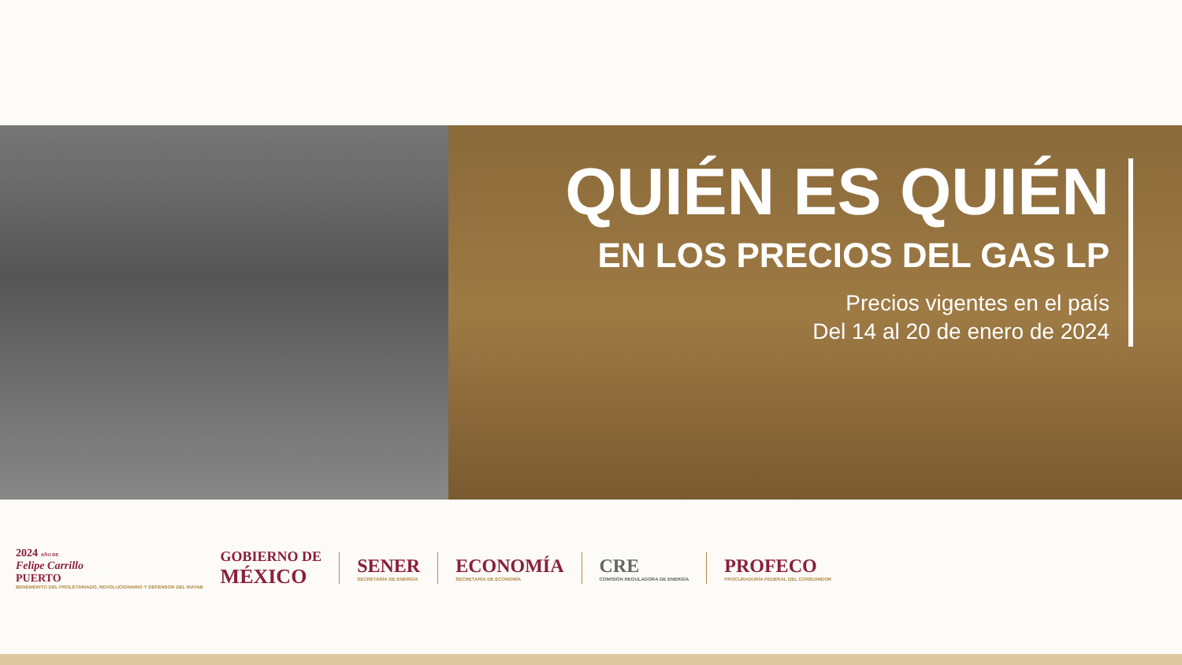QUIÉN ES QUIÉN
EN LOS PRECIOS DEL GAS LP
Precios vigentes en el país
Del 14 al 20 de enero de 2024
2024 AÑO DE
Felipe Carrillo
PUERTO
BENEMÉRITO DEL PROLETARIADO, REVOLUCIONARIO Y DEFENSOR DEL MAYAB
GOBIERNO DE
MÉXICO
SENER
SECRETARÍA DE ENERGÍA
ECONOMÍA
SECRETARÍA DE ECONOMÍA
CRE
COMISIÓN REGULADORA DE ENERGÍA
PROFECO
PROCURADURÍA FEDERAL DEL CONSUMIDOR